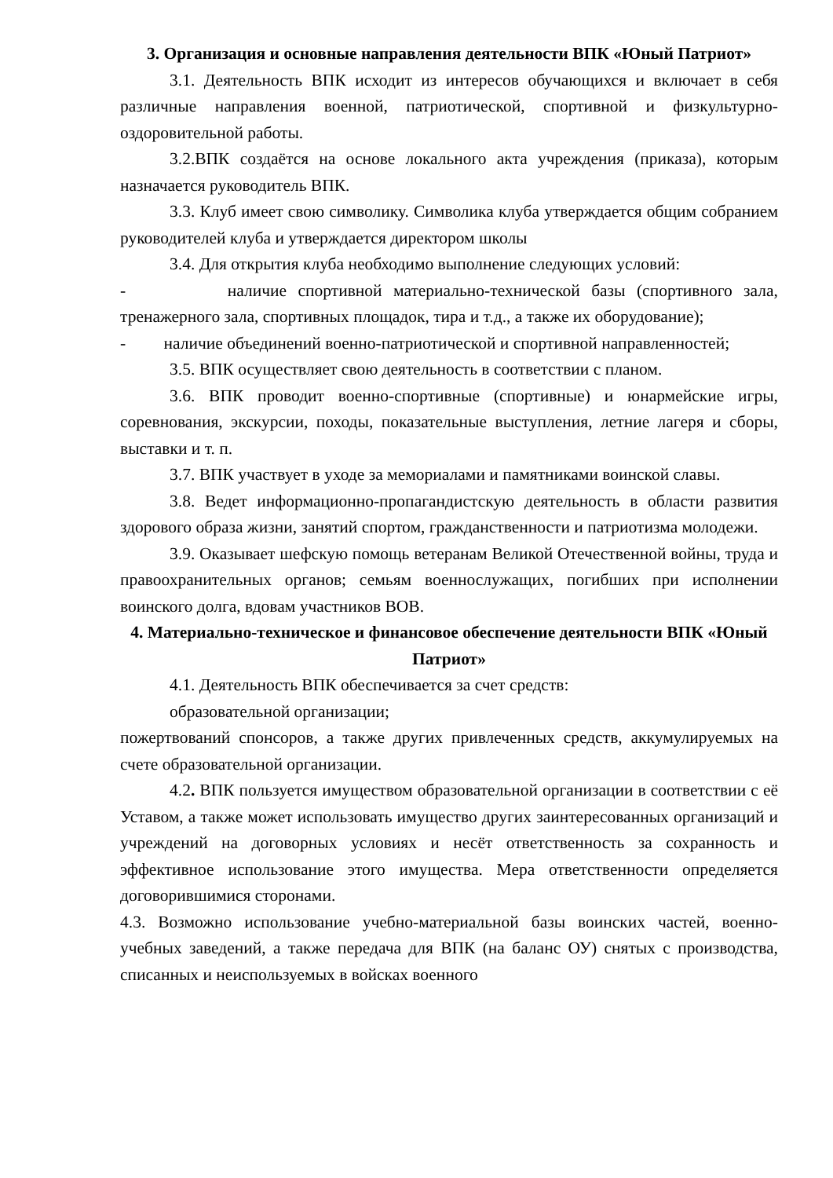3. Организация и основные направления деятельности ВПК «Юный Патриот»
3.1. Деятельность ВПК исходит из интересов обучающихся и включает в себя различные направления военной, патриотической, спортивной и физкультурно-оздоровительной работы.
3.2.ВПК создаётся на основе локального акта учреждения (приказа), которым назначается руководитель ВПК.
3.3. Клуб имеет свою символику. Символика клуба утверждается общим собранием руководителей клуба и утверждается директором школы
3.4. Для открытия клуба необходимо выполнение следующих условий:
- наличие спортивной материально-технической базы (спортивного зала, тренажерного зала, спортивных площадок, тира и т.д., а также их оборудование);
- наличие объединений военно-патриотической и спортивной направленностей;
3.5. ВПК осуществляет свою деятельность в соответствии с планом.
3.6. ВПК проводит военно-спортивные (спортивные) и юнармейские игры, соревнования, экскурсии, походы, показательные выступления, летние лагеря и сборы, выставки и т. п.
3.7. ВПК участвует в уходе за мемориалами и памятниками воинской славы.
3.8. Ведет информационно-пропагандистскую деятельность в области развития здорового образа жизни, занятий спортом, гражданственности и патриотизма молодежи.
3.9. Оказывает шефскую помощь ветеранам Великой Отечественной войны, труда и правоохранительных органов; семьям военнослужащих, погибших при исполнении воинского долга, вдовам участников ВОВ.
4. Материально-техническое и финансовое обеспечение деятельности ВПК «Юный Патриот»
4.1. Деятельность ВПК обеспечивается за счет средств:
образовательной организации;
пожертвований спонсоров, а также других привлеченных средств, аккумулируемых на счете образовательной организации.
4.2. ВПК пользуется имуществом образовательной организации в соответствии с её Уставом, а также может использовать имущество других заинтересованных организаций и учреждений на договорных условиях и несёт ответственность за сохранность и эффективное использование этого имущества. Мера ответственности определяется договорившимися сторонами.
4.3. Возможно использование учебно-материальной базы воинских частей, военно- учебных заведений, а также передача для ВПК (на баланс ОУ) снятых с производства, списанных и неиспользуемых в войсках военного